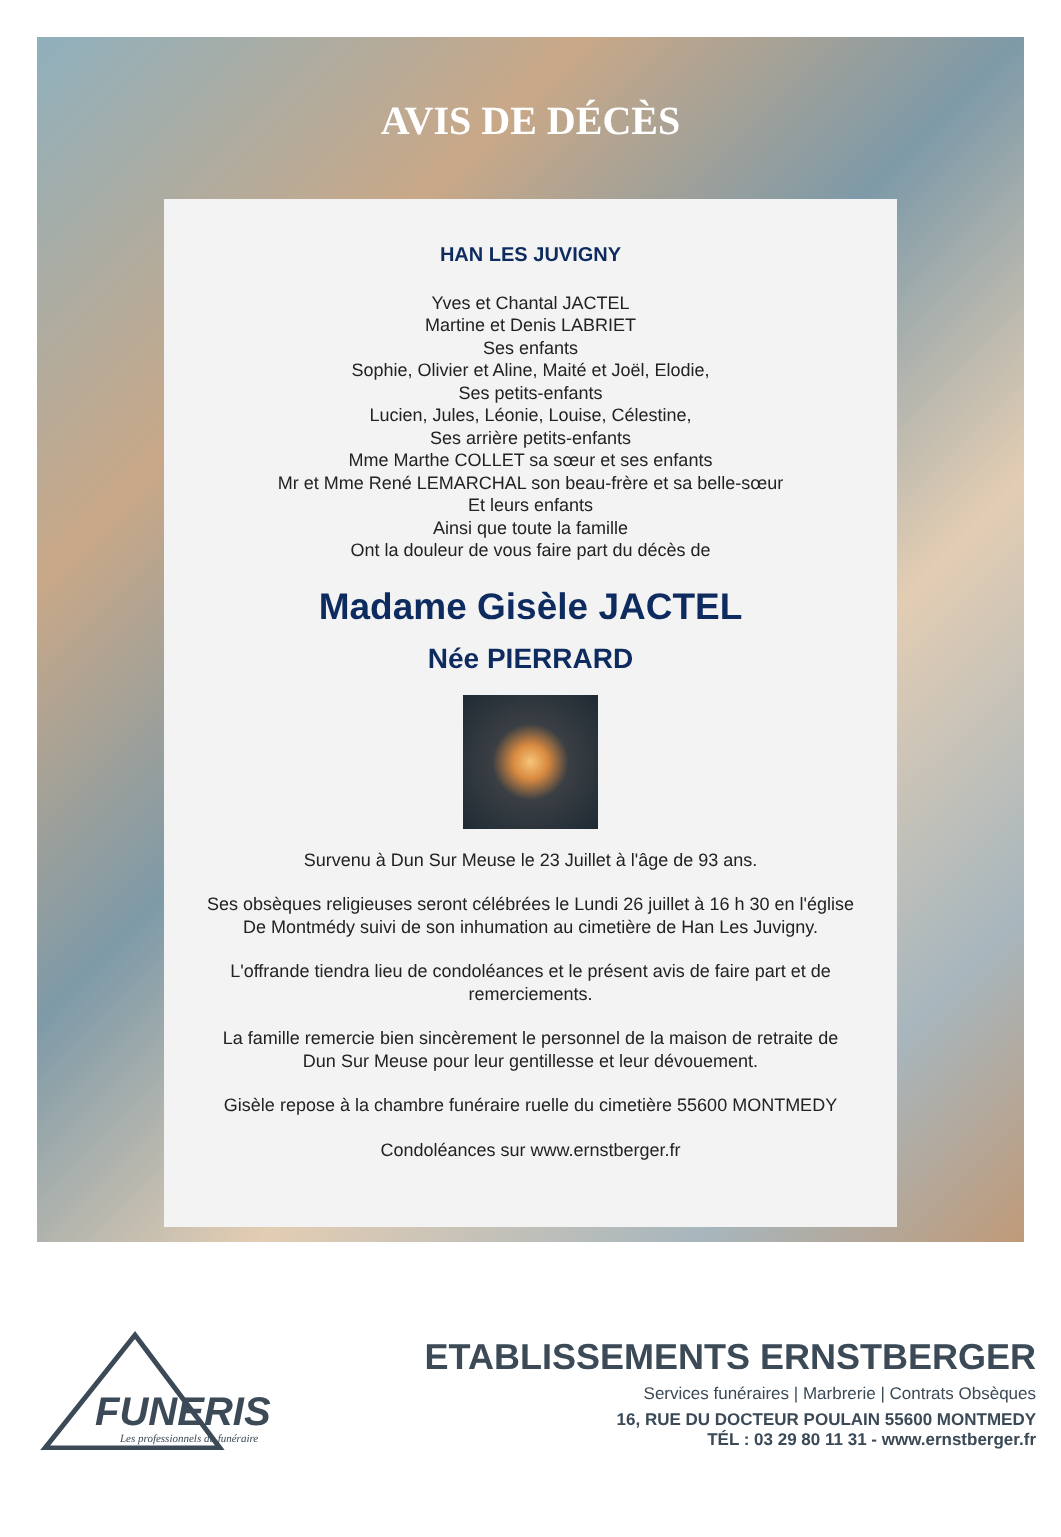AVIS DE DÉCÈS
HAN LES JUVIGNY
Yves et Chantal JACTEL
Martine et Denis LABRIET
Ses enfants
Sophie, Olivier et Aline, Maité et Joël, Elodie,
Ses petits-enfants
Lucien, Jules, Léonie, Louise, Célestine,
Ses arrière petits-enfants
Mme Marthe COLLET sa sœur et ses enfants
Mr et Mme René LEMARCHAL son beau-frère et sa belle-sœur
Et leurs enfants
Ainsi que toute la famille
Ont la douleur de vous faire part du décès de
Madame Gisèle JACTEL
Née PIERRARD
Survenu à Dun Sur Meuse le 23 Juillet à l'âge de 93 ans.
Ses obsèques religieuses seront célébrées le Lundi 26 juillet à 16 h 30 en l'église De Montmédy suivi de son inhumation au cimetière de Han Les Juvigny.
L'offrande tiendra lieu de condoléances et le présent avis de faire part et de remerciements.
La famille remercie bien sincèrement le personnel de la maison de retraite de Dun Sur Meuse pour leur gentillesse et leur dévouement.
Gisèle repose à la chambre funéraire ruelle du cimetière 55600 MONTMEDY
Condoléances sur www.ernstberger.fr
FUNERIS
Les professionnels du funéraire
ETABLISSEMENTS ERNSTBERGER
Services funéraires | Marbrerie | Contrats Obsèques
16, RUE DU DOCTEUR POULAIN 55600 MONTMEDY
TÉL : 03 29 80 11 31 - www.ernstberger.fr